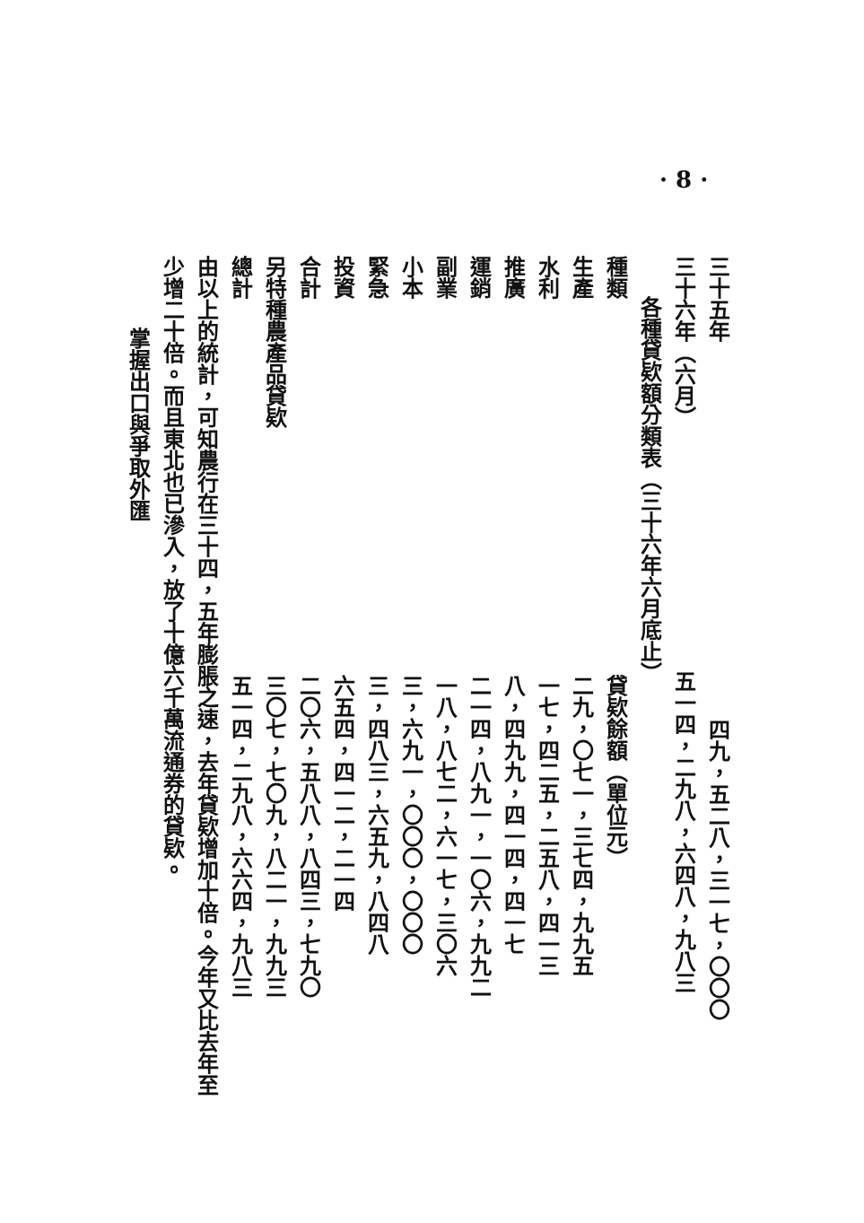· 8 ·
三十五年四九，五二八，三一七，〇〇〇
三十六年（六月）五一四，二九八，六四八，九八三
各種貸欵額分類表（三十六年六月底止）
| 種類 | 貸欵餘額（單位元） |
| --- | --- |
| 生產 | 二九，〇七一，三七四，九九五 |
| 水利 | 一七，四二五，二五八，四一三 |
| 推廣 | 八，四九九，四一四，四一七 |
| 運銷 | 二一四，八九一，一〇六，九九二 |
| 副業 | 一八，八七二，六一七，三〇六 |
| 小本 | 三，六九一，〇〇〇，〇〇〇 |
| 緊急 | 三，四八三，六五九，八四八 |
| 投資 | 六五四，四一二，二一四 |
| 合計 | 二〇六，五八八，八四三，七九〇 |
| 另特種農產品貸欵 | 三〇七，七〇九，八二一，九九三 |
| 總計 | 五一四，二九八，六六四，九八三 |
由以上的統計，可知農行在三十四，五年膨脹之速，去年貸欵增加十倍。今年又比去年至少增二十倍。而且東北也已滲入，放了十億六千萬流通券的貸欵。
掌握出口與爭取外匯